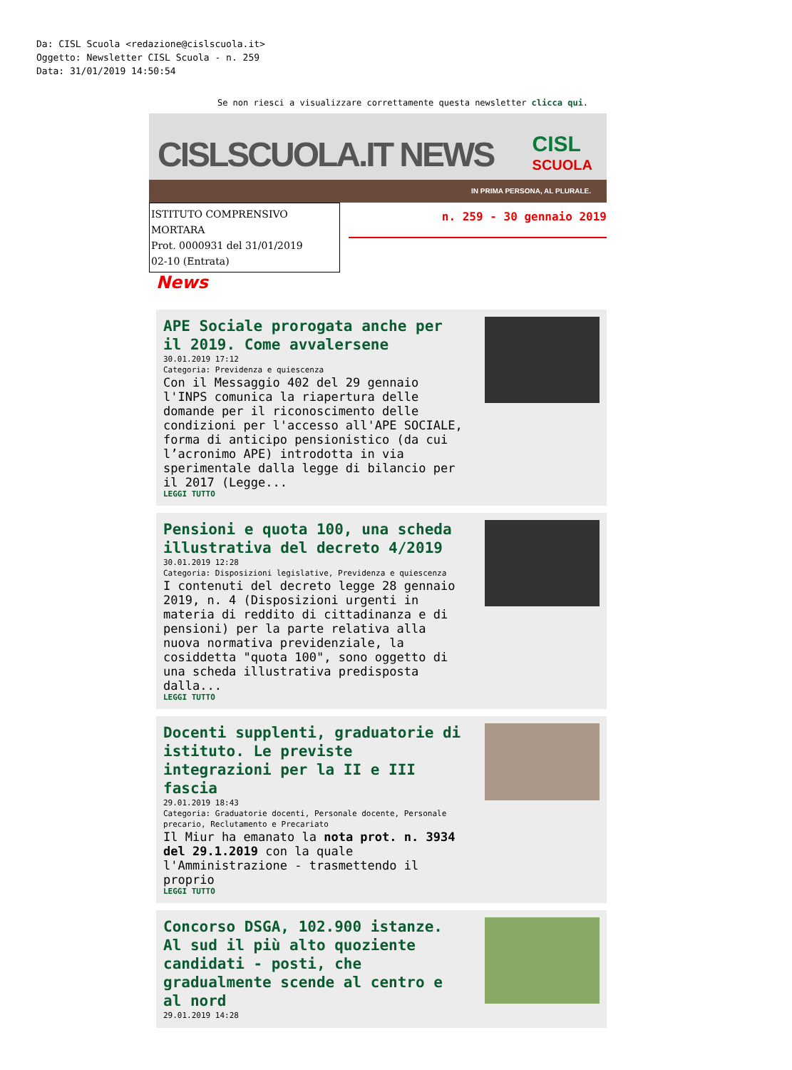Da: CISL Scuola <redazione@cislscuola.it>
Oggetto: Newsletter CISL Scuola - n. 259
Data: 31/01/2019 14:50:54
Se non riesci a visualizzare correttamente questa newsletter clicca qui.
CISLSCUOLA.IT NEWS
CISL
SCUOLA
IN PRIMA PERSONA, AL PLURALE.
ISTITUTO COMPRENSIVO MORTARA
Prot. 0000931 del 31/01/2019
02-10 (Entrata)
n. 259 - 30 gennaio 2019
News
APE Sociale prorogata anche per il 2019. Come avvalersene
30.01.2019 17:12
Categoria: Previdenza e quiescenza
Con il Messaggio 402 del 29 gennaio l'INPS comunica la riapertura delle domande per il riconoscimento delle condizioni per l'accesso all'APE SOCIALE, forma di anticipo pensionistico (da cui l’acronimo APE) introdotta in via sperimentale dalla legge di bilancio per il 2017 (Legge...
LEGGI TUTTO
Pensioni e quota 100, una scheda illustrativa del decreto 4/2019
30.01.2019 12:28
Categoria: Disposizioni legislative, Previdenza e quiescenza
I contenuti del decreto legge 28 gennaio 2019, n. 4 (Disposizioni urgenti in materia di reddito di cittadinanza e di pensioni) per la parte relativa alla nuova normativa previdenziale, la cosiddetta "quota 100", sono oggetto di una scheda illustrativa predisposta dalla...
LEGGI TUTTO
Docenti supplenti, graduatorie di istituto. Le previste integrazioni per la II e III fascia
29.01.2019 18:43
Categoria: Graduatorie docenti, Personale docente, Personale precario, Reclutamento e Precariato
Il Miur ha emanato la nota prot. n. 3934 del 29.1.2019 con la quale l'Amministrazione - trasmettendo il proprio
LEGGI TUTTO
Concorso DSGA, 102.900 istanze. Al sud il più alto quoziente candidati - posti, che gradualmente scende al centro e al nord
29.01.2019 14:28